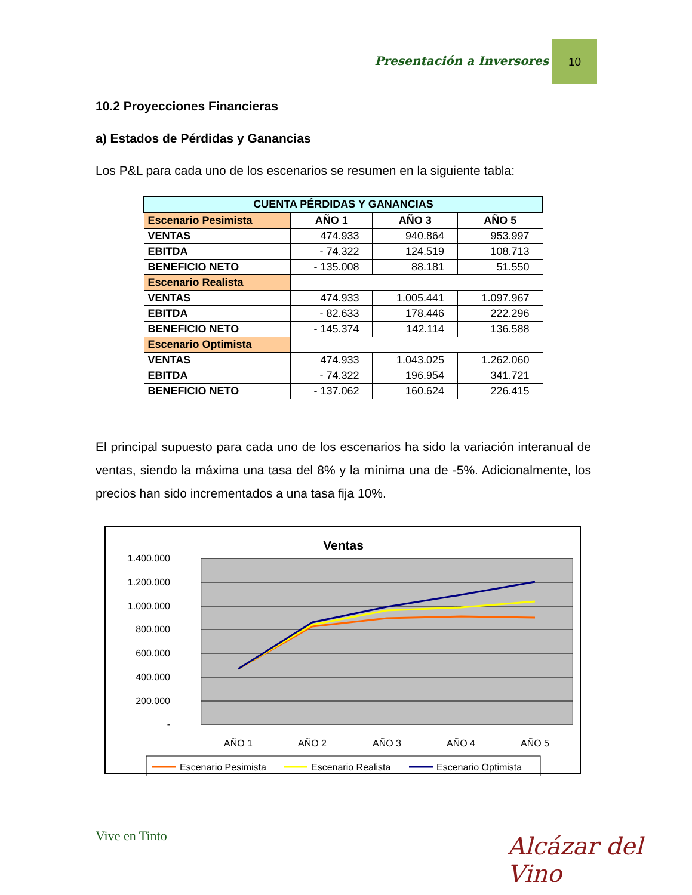Presentación a Inversores
10
10.2 Proyecciones Financieras
a) Estados de Pérdidas y Ganancias
Los P&L para cada uno de los escenarios se resumen en la siguiente tabla:
| CUENTA PÉRDIDAS Y GANANCIAS | | | |
| --- | --- | --- | --- |
| Escenario Pesimista | AÑO 1 | AÑO 3 | AÑO 5 |
| VENTAS | 474.933 | 940.864 | 953.997 |
| EBITDA | - 74.322 | 124.519 | 108.713 |
| BENEFICIO NETO | - 135.008 | 88.181 | 51.550 |
| Escenario Realista | | | |
| VENTAS | 474.933 | 1.005.441 | 1.097.967 |
| EBITDA | - 82.633 | 178.446 | 222.296 |
| BENEFICIO NETO | - 145.374 | 142.114 | 136.588 |
| Escenario Optimista | | | |
| VENTAS | 474.933 | 1.043.025 | 1.262.060 |
| EBITDA | - 74.322 | 196.954 | 341.721 |
| BENEFICIO NETO | - 137.062 | 160.624 | 226.415 |
El principal supuesto para cada uno de los escenarios ha sido la variación interanual de ventas, siendo la máxima una tasa del 8% y la mínima una de -5%. Adicionalmente, los precios han sido incrementados a una tasa fija 10%.
Ventas
1.400.000
1.200.000
1.000.000
800.000
600.000
400.000
200.000
-
AÑO 1
AÑO 2
AÑO 3
AÑO 4
AÑO 5
Escenario Pesimista
Escenario Realista
Escenario Optimista
Vive en Tinto Alcázar del Vino